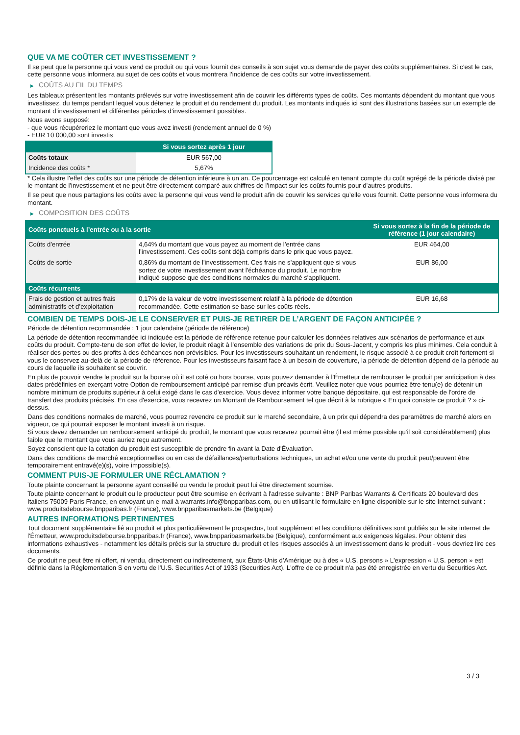QUE VA ME COÛTER CET INVESTISSEMENT ?
Il se peut que la personne qui vous vend ce produit ou qui vous fournit des conseils à son sujet vous demande de payer des coûts supplémentaires. Si c’est le cas, cette personne vous informera au sujet de ces coûts et vous montrera l’incidence de ces coûts sur votre investissement.
▶ COÛTS AU FIL DU TEMPS
Les tableaux présentent les montants prélevés sur votre investissement afin de couvrir les différents types de coûts. Ces montants dépendent du montant que vous investissez, du temps pendant lequel vous détenez le produit et du rendement du produit. Les montants indiqués ici sont des illustrations basées sur un exemple de montant d’investissement et différentes périodes d’investissement possibles.
Nous avons supposé:
- que vous récupéreriez le montant que vous avez investi (rendement annuel de 0 %)
- EUR 10 000,00 sont investis
| | Si vous sortez après 1 jour |
| --- | --- |
| Coûts totaux | EUR 567,00 |
| Incidence des coûts * | 5,67% |
* Cela illustre l'effet des coûts sur une période de détention inférieure à un an. Ce pourcentage est calculé en tenant compte du coût agrégé de la période divisé par le montant de l'investissement et ne peut être directement comparé aux chiffres de l'impact sur les coûts fournis pour d'autres produits.
Il se peut que nous partagions les coûts avec la personne qui vous vend le produit afin de couvrir les services qu’elle vous fournit. Cette personne vous informera du montant.
▶ COMPOSITION DES COÛTS
| Coûts ponctuels à l’entrée ou à la sortie | | Si vous sortez à la fin de la période de référence (1 jour calendaire) |
| --- | --- | --- |
| Coûts d'entrée | 4,64% du montant que vous payez au moment de l’entrée dans l’investissement. Ces coûts sont déjà compris dans le prix que vous payez. | EUR 464,00 |
| Coûts de sortie | 0,86% du montant de l'investissement. Ces frais ne s'appliquent que si vous sortez de votre investissement avant l'échéance du produit. Le nombre indiqué suppose que des conditions normales du marché s'appliquent. | EUR 86,00 |
| Coûts récurrents | | |
| Frais de gestion et autres frais administratifs et d’exploitation | 0,17% de la valeur de votre investissement relatif à la période de détention recommandée. Cette estimation se base sur les coûts réels. | EUR 16,68 |
COMBIEN DE TEMPS DOIS-JE LE CONSERVER ET PUIS-JE RETIRER DE L’ARGENT DE FAÇON ANTICIPÉE ?
Période de détention recommandée : 1 jour calendaire (période de référence)
La période de détention recommandée ici indiquée est la période de référence retenue pour calculer les données relatives aux scénarios de performance et aux coûts du produit. Compte-tenu de son effet de levier, le produit réagit à l’ensemble des variations de prix du Sous-Jacent, y compris les plus minimes. Cela conduit à réaliser des pertes ou des profits à des échéances non prévisibles. Pour les investisseurs souhaitant un rendement, le risque associé à ce produit croît fortement si vous le conservez au-delà de la période de référence. Pour les investisseurs faisant face à un besoin de couverture, la période de détention dépend de la période au cours de laquelle ils souhaitent se couvrir.
En plus de pouvoir vendre le produit sur la bourse où il est coté ou hors bourse, vous pouvez demander à l'Émetteur de rembourser le produit par anticipation à des dates prédéfinies en exerçant votre Option de remboursement anticipé par remise d'un préavis écrit. Veuillez noter que vous pourriez être tenu(e) de détenir un nombre minimum de produits supérieur à celui exigé dans le cas d'exercice. Vous devez informer votre banque dépositaire, qui est responsable de l'ordre de transfert des produits précisés. En cas d'exercice, vous recevrez un Montant de Remboursement tel que décrit à la rubrique « En quoi consiste ce produit ? » ci-dessus.
Dans des conditions normales de marché, vous pourrez revendre ce produit sur le marché secondaire, à un prix qui dépendra des paramètres de marché alors en vigueur, ce qui pourrait exposer le montant investi à un risque.
Si vous devez demander un remboursement anticipé du produit, le montant que vous recevrez pourrait être (il est même possible qu'il soit considérablement) plus faible que le montant que vous auriez reçu autrement.
Soyez conscient que la cotation du produit est susceptible de prendre fin avant la Date d'Évaluation.
Dans des conditions de marché exceptionnelles ou en cas de défaillances/perturbations techniques, un achat et/ou une vente du produit peut/peuvent être temporairement entravé(e)(s), voire impossible(s).
COMMENT PUIS-JE FORMULER UNE RÉCLAMATION ?
Toute plainte concernant la personne ayant conseillé ou vendu le produit peut lui être directement soumise.
Toute plainte concernant le produit ou le producteur peut être soumise en écrivant à l'adresse suivante : BNP Paribas Warrants & Certificats 20 boulevard des Italiens 75009 Paris France, en envoyant un e-mail à warrants.info@bnpparibas.com, ou en utilisant le formulaire en ligne disponible sur le site Internet suivant : www.produitsdebourse.bnpparibas.fr (France), www.bnpparibasmarkets.be (Belgique)
AUTRES INFORMATIONS PERTINENTES
Tout document supplémentaire lié au produit et plus particulièrement le prospectus, tout supplément et les conditions définitives sont publiés sur le site internet de l'Émetteur, www.produitsdebourse.bnpparibas.fr (France), www.bnpparibasmarkets.be (Belgique), conformément aux exigences légales. Pour obtenir des informations exhaustives - notamment les détails précis sur la structure du produit et les risques associés à un investissement dans le produit - vous devriez lire ces documents.
Ce produit ne peut être ni offert, ni vendu, directement ou indirectement, aux États-Unis d'Amérique ou à des « U.S. persons » L'expression « U.S. person » est définie dans la Réglementation S en vertu de l'U.S. Securities Act of 1933 (Securities Act). L'offre de ce produit n'a pas été enregistrée en vertu du Securities Act.
3 / 3